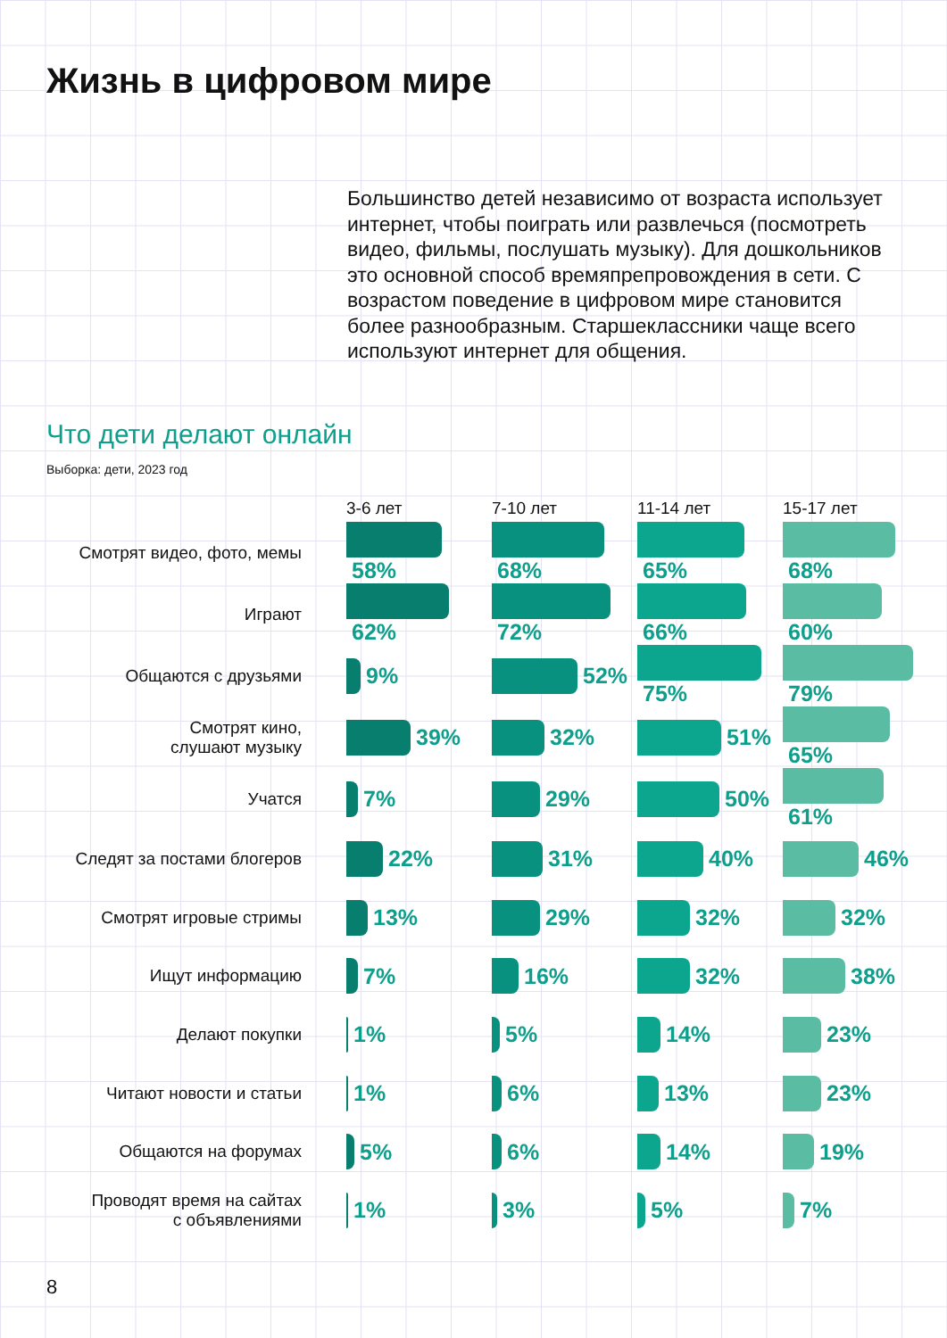Жизнь в цифровом мире
Большинство детей независимо от возраста использует интернет, чтобы поиграть или развлечься (посмотреть видео, фильмы, послушать музыку). Для дошкольников это основной способ времяпрепровождения в сети. С возрастом поведение в цифровом мире становится более разнообразным. Старшеклассники чаще всего используют интернет для общения.
Что дети делают онлайн
Выборка: дети, 2023 год
| | 3-6 лет | 7-10 лет | 11-14 лет | 15-17 лет |
| --- | --- | --- | --- | --- |
| Смотрят видео, фото, мемы | 58% | 68% | 65% | 68% |
| Играют | 62% | 72% | 66% | 60% |
| Общаются с друзьями | 9% | 52% | 75% | 79% |
| Смотрят кино, слушают музыку | 39% | 32% | 51% | 65% |
| Учатся | 7% | 29% | 50% | 61% |
| Следят за постами блогеров | 22% | 31% | 40% | 46% |
| Смотрят игровые стримы | 13% | 29% | 32% | 32% |
| Ищут информацию | 7% | 16% | 32% | 38% |
| Делают покупки | 1% | 5% | 14% | 23% |
| Читают новости и статьи | 1% | 6% | 13% | 23% |
| Общаются на форумах | 5% | 6% | 14% | 19% |
| Проводят время на сайтах с объявлениями | 1% | 3% | 5% | 7% |
8